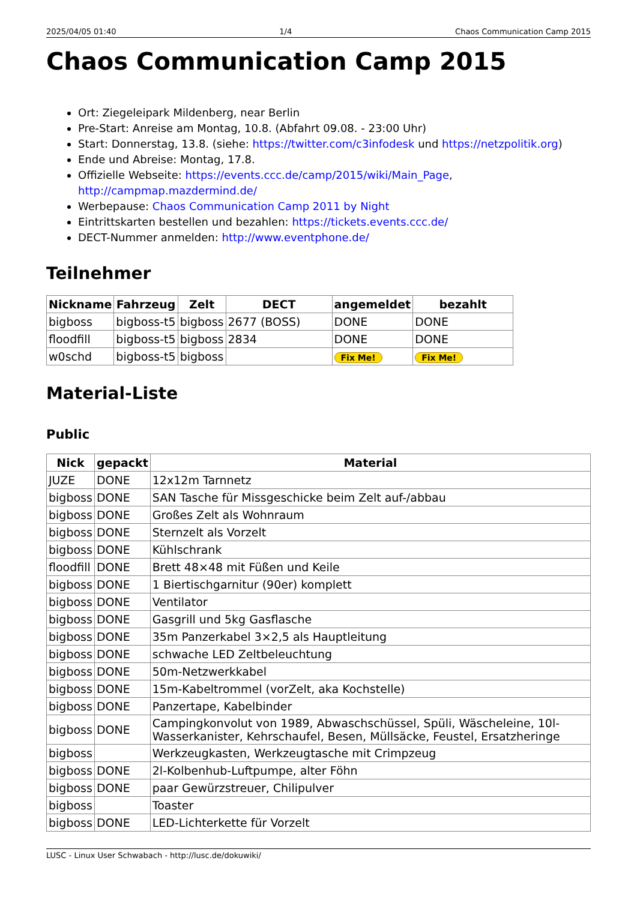2025/04/05 01:40 1/4 Chaos Communication Camp 2015
Chaos Communication Camp 2015
Ort: Ziegeleipark Mildenberg, near Berlin
Pre-Start: Anreise am Montag, 10.8. (Abfahrt 09.08. - 23:00 Uhr)
Start: Donnerstag, 13.8. (siehe: https://twitter.com/c3infodesk und https://netzpolitik.org)
Ende und Abreise: Montag, 17.8.
Offizielle Webseite: https://events.ccc.de/camp/2015/wiki/Main_Page, http://campmap.mazdermind.de/
Werbepause: Chaos Communication Camp 2011 by Night
Eintrittskarten bestellen und bezahlen: https://tickets.events.ccc.de/
DECT-Nummer anmelden: http://www.eventphone.de/
Teilnehmer
| Nickname | Fahrzeug | Zelt | DECT | angemeldet | bezahlt |
| --- | --- | --- | --- | --- | --- |
| bigboss | bigboss-t5 | bigboss | 2677 (BOSS) | DONE | DONE |
| floodfill | bigboss-t5 | bigboss | 2834 | DONE | DONE |
| w0schd | bigboss-t5 | bigboss | | Fix Me! | Fix Me! |
Material-Liste
Public
| Nick | gepackt | Material |
| --- | --- | --- |
| JUZE | DONE | 12x12m Tarnnetz |
| bigboss | DONE | SAN Tasche für Missgeschicke beim Zelt auf-/abbau |
| bigboss | DONE | Großes Zelt als Wohnraum |
| bigboss | DONE | Sternzelt als Vorzelt |
| bigboss | DONE | Kühlschrank |
| floodfill | DONE | Brett 48×48 mit Füßen und Keile |
| bigboss | DONE | 1 Biertischgarnitur (90er) komplett |
| bigboss | DONE | Ventilator |
| bigboss | DONE | Gasgrill und 5kg Gasflasche |
| bigboss | DONE | 35m Panzerkabel 3×2,5 als Hauptleitung |
| bigboss | DONE | schwache LED Zeltbeleuchtung |
| bigboss | DONE | 50m-Netzwerkkabel |
| bigboss | DONE | 15m-Kabeltrommel (vorZelt, aka Kochstelle) |
| bigboss | DONE | Panzertape, Kabelbinder |
| bigboss | DONE | Campingkonvolut von 1989, Abwaschschüssel, Spüli, Wäscheleine, 10l-Wasserkanister, Kehrschaufel, Besen, Müllsäcke, Feustel, Ersatzheringe |
| bigboss | | Werkzeugkasten, Werkzeugtasche mit Crimpzeug |
| bigboss | DONE | 2l-Kolbenhub-Luftpumpe, alter Föhn |
| bigboss | DONE | paar Gewürzstreuer, Chilipulver |
| bigboss | | Toaster |
| bigboss | DONE | LED-Lichterkette für Vorzelt |
LUSC - Linux User Schwabach - http://lusc.de/dokuwiki/